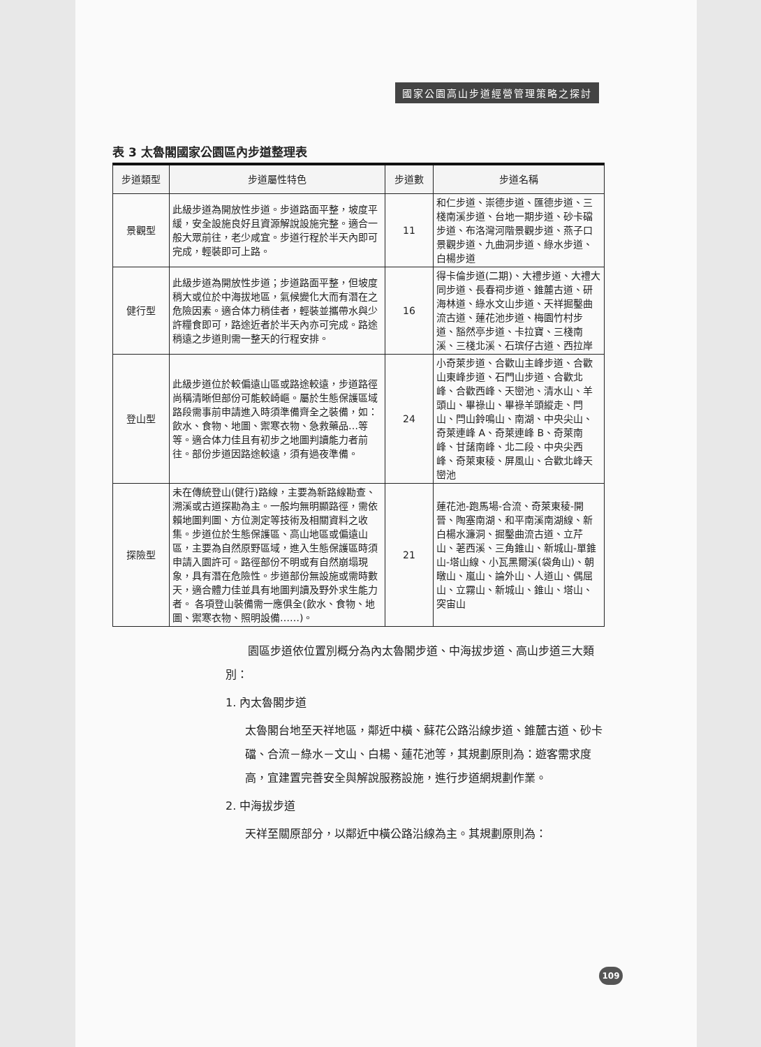國家公園高山步道經營管理策略之探討
表 3 太魯閣國家公園區內步道整理表
| 步道類型 | 步道屬性特色 | 步道數 | 步道名稱 |
| --- | --- | --- | --- |
| 景觀型 | 此級步道為開放性步道。步道路面平整，坡度平緩，安全設施良好且資源解說設施完整。適合一般大眾前往，老少咸宜。步道行程於半天內即可完成，輕裝即可上路。 | 11 | 和仁步道、崇德步道、匯德步道、三棧南溪步道、台地一期步道、砂卡礑步道、布洛灣河階景觀步道、燕子口景觀步道、九曲洞步道、綠水步道、白楊步道 |
| 健行型 | 此級步道為開放性步道；步道路面平整，但坡度稍大或位於中海拔地區，氣候變化大而有潛在之危險因素。適合体力稍佳者，輕裝並攜帶水與少許糧食即可，路途近者於半天內亦可完成。路途稍遠之步道則需一整天的行程安排。 | 16 | 得卡倫步道(二期)、大禮步道、大禮大同步道、長春祠步道、錐麓古道、研海林道、綠水文山步道、天祥掘鑿曲流古道、蓮花池步道、梅園竹村步道、豁然亭步道、卡拉寶、三棧南溪、三棧北溪、石瑸仔古道、西拉岸 |
| 登山型 | 此級步道位於較偏遠山區或路途較遠，步道路徑尚稱清晰但部份可能較崎嶇。屬於生態保護區域路段需事前申請進入時須準備齊全之裝備，如：飲水、食物、地圖、禦寒衣物、急救藥品…等等。適合体力佳且有初步之地圖判讀能力者前往。部份步道因路途較遠，須有過夜準備。 | 24 | 小奇萊步道、合歡山主峰步道、合歡山東峰步道、石門山步道、合歡北峰、合歡西峰、天巒池、清水山、羊頭山、畢祿山、畢祿羊頭縱走、閂山、閂山鈴鳴山、南湖、中央尖山、奇萊連峰 A、奇萊連峰 B、奇萊南峰、甘藷南峰、北二段、中央尖西峰、奇萊東稜、屏風山、合歡北峰天巒池 |
| 探險型 | 未在傳統登山(健行)路線，主要為新路線勘查、溯溪或古道探勘為主。一般均無明顯路徑，需依賴地圖判圖、方位測定等技術及相關資料之收集。步道位於生態保護區、高山地區或偏遠山區，主要為自然原野區域，進入生態保護區時須申請入園許可。路徑部份不明或有自然崩塌現象，具有潛在危險性。步道部份無設施或需時數天，適合體力佳並具有地圖判讀及野外求生能力者。 各項登山裝備需一應俱全(飲水、食物、地圖、禦寒衣物、照明設備……)。 | 21 | 蓮花池-跑馬場-合流、奇萊東稜-開晉、陶塞南湖、和平南溪南湖線、新白楊水濂洞、掘鑿曲流古道、立芹山、荖西溪、三角錐山、新城山-單錐山-塔山線、小瓦黑爾溪(袋角山)、朝暾山、嵐山、論外山、人道山、偶屈山、立霧山、新城山、錐山、塔山、突宙山 |
　　園區步道依位置別概分為內太魯閣步道、中海拔步道、高山步道三大類別：
1. 內太魯閣步道
太魯閣台地至天祥地區，鄰近中橫、蘇花公路沿線步道、錐麓古道、砂卡礑、合流－綠水－文山、白楊、蓮花池等，其規劃原則為：遊客需求度高，宜建置完善安全與解說服務設施，進行步道網規劃作業。
2. 中海拔步道
天祥至關原部分，以鄰近中橫公路沿線為主。其規劃原則為：
109